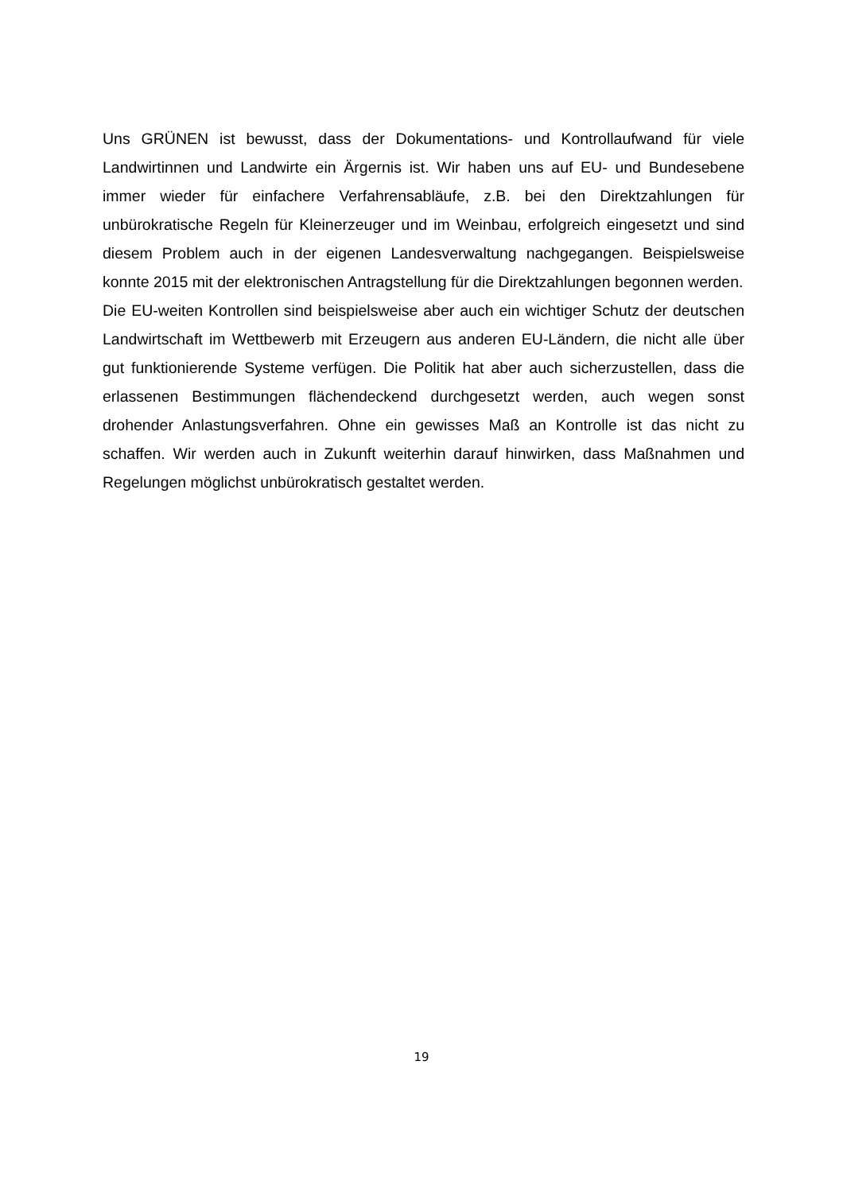Uns GRÜNEN ist bewusst, dass der Dokumentations- und Kontrollaufwand für viele Landwirtinnen und Landwirte ein Ärgernis ist. Wir haben uns auf EU- und Bundesebene immer wieder für einfachere Verfahrensabläufe, z.B. bei den Direktzahlungen für unbürokratische Regeln für Kleinerzeuger und im Weinbau, erfolgreich eingesetzt und sind diesem Problem auch in der eigenen Landesverwaltung nachgegangen. Beispielsweise konnte 2015 mit der elektronischen Antragstellung für die Direktzahlungen begonnen werden.
Die EU-weiten Kontrollen sind beispielsweise aber auch ein wichtiger Schutz der deutschen Landwirtschaft im Wettbewerb mit Erzeugern aus anderen EU-Ländern, die nicht alle über gut funktionierende Systeme verfügen. Die Politik hat aber auch sicherzustellen, dass die erlassenen Bestimmungen flächendeckend durchgesetzt werden, auch wegen sonst drohender Anlastungsverfahren. Ohne ein gewisses Maß an Kontrolle ist das nicht zu schaffen. Wir werden auch in Zukunft weiterhin darauf hinwirken, dass Maßnahmen und Regelungen möglichst unbürokratisch gestaltet werden.
19